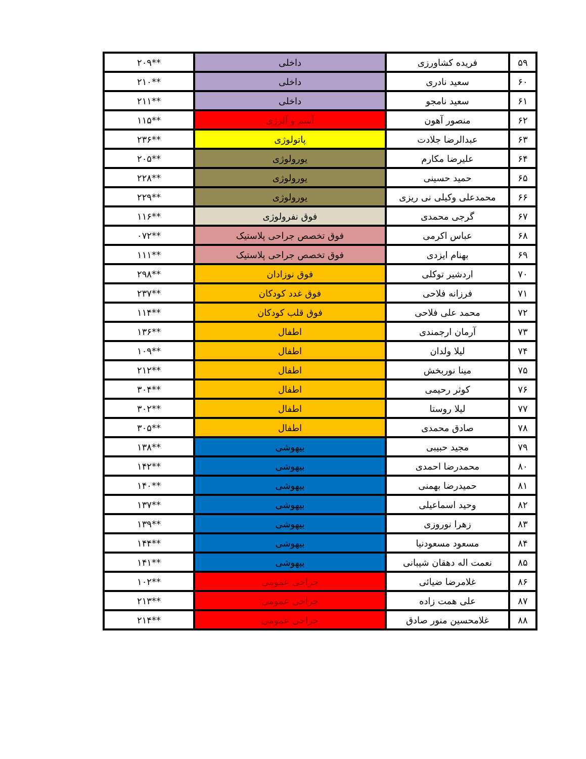| ۵۹ | فریده کشاورزی | داخلی | **۲۰۹ |
| ۶۰ | سعید نادری | داخلی | **۲۱۰ |
| ۶۱ | سعید نامجو | داخلی | **۲۱۱ |
| ۶۲ | منصور آهون | آسم و آلرژی | **۱۱۵ |
| ۶۳ | عبدالرضا جلادت | پاتولوژی | **۲۳۶ |
| ۶۴ | علیرضا مکارم | یورولوژی | **۲۰۵ |
| ۶۵ | حمید حسینی | یورولوژی | **۲۲۸ |
| ۶۶ | محمدعلی وکیلی نی ریزی | یورولوژی | **۲۲۹ |
| ۶۷ | گرجی محمدی | فوق نفرولوژی | **۱۱۶ |
| ۶۸ | عباس اکرمی | فوق تخصص جراحی پلاستیک | **۰۷۲ |
| ۶۹ | بهنام ایزدی | فوق تخصص جراحی پلاستیک | **۱۱۱ |
| ۷۰ | اردشیر توکلی | فوق نوزادان | **۲۹۸ |
| ۷۱ | فرزانه فلاحی | فوق غدد کودکان | **۲۳۷ |
| ۷۲ | محمد علی فلاحی | فوق قلب کودکان | **۱۱۴ |
| ۷۳ | آرمان ارجمندی | اطفال | **۱۳۶ |
| ۷۴ | لیلا ولدان | اطفال | **۱۰۹ |
| ۷۵ | مینا نوربخش | اطفال | **۲۱۲ |
| ۷۶ | کوثر رحیمی | اطفال | **۳۰۴ |
| ۷۷ | لیلا روستا | اطفال | **۳۰۲ |
| ۷۸ | صادق محمدی | اطفال | **۳۰۵ |
| ۷۹ | مجید حبیبی | بیهوشی | **۱۳۸ |
| ۸۰ | محمدرضا احمدی | بیهوشی | **۱۴۲ |
| ۸۱ | حمیدرضا بهمنی | بیهوشی | **۱۴۰ |
| ۸۲ | وحید اسماعیلی | بیهوشی | **۱۳۷ |
| ۸۳ | زهرا نوروزی | بیهوشی | **۱۳۹ |
| ۸۴ | مسعود مسعودنیا | بیهوشی | **۱۴۴ |
| ۸۵ | نعمت اله دهقان شیبانی | بیهوشی | **۱۴۱ |
| ۸۶ | غلامرضا ضیائی | جراحی عمومی | **۱۰۲ |
| ۸۷ | علی همت زاده | جراحی عمومی | **۲۱۳ |
| ۸۸ | غلامحسین منور صادق | جراحی عمومی | **۲۱۴ |